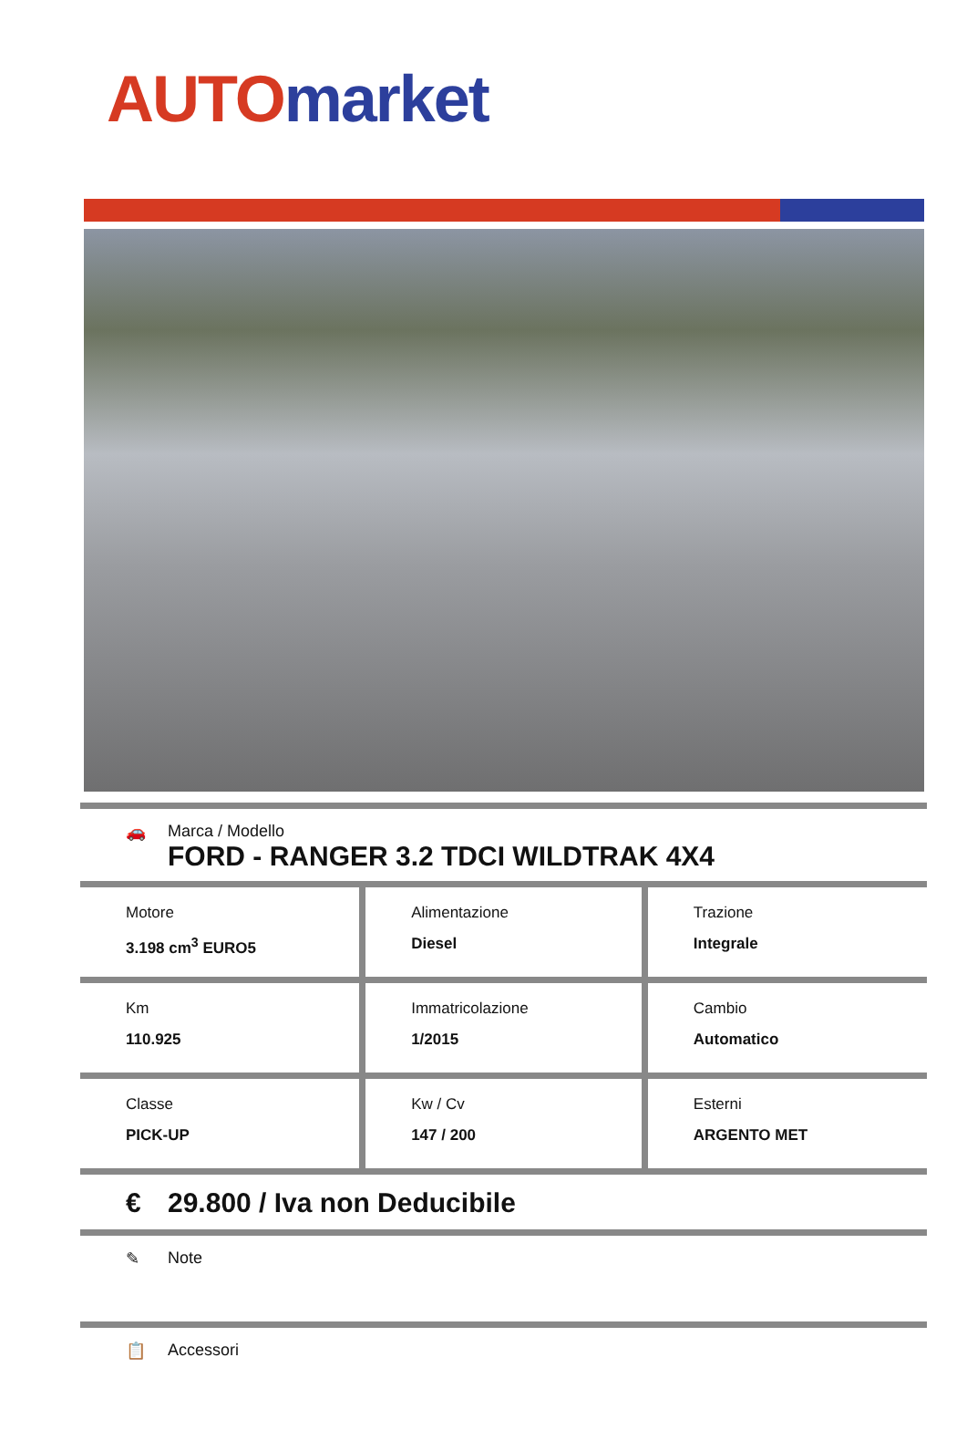AUTO market
🚗 Marca / Modello
FORD - RANGER 3.2 TDCI WILDTRAK 4X4
| Motore 3.198 cm<sup>3</sup> EURO5 | Alimentazione Diesel | Trazione Integrale |
| Km 110.925 | Immatricolazione 1/2015 | Cambio Automatico |
| Classe PICK-UP | Kw / Cv 147 / 200 | Esterni ARGENTO MET |
€ 29.800 / Iva non Deducibile
✎ Note
📋 Accessori